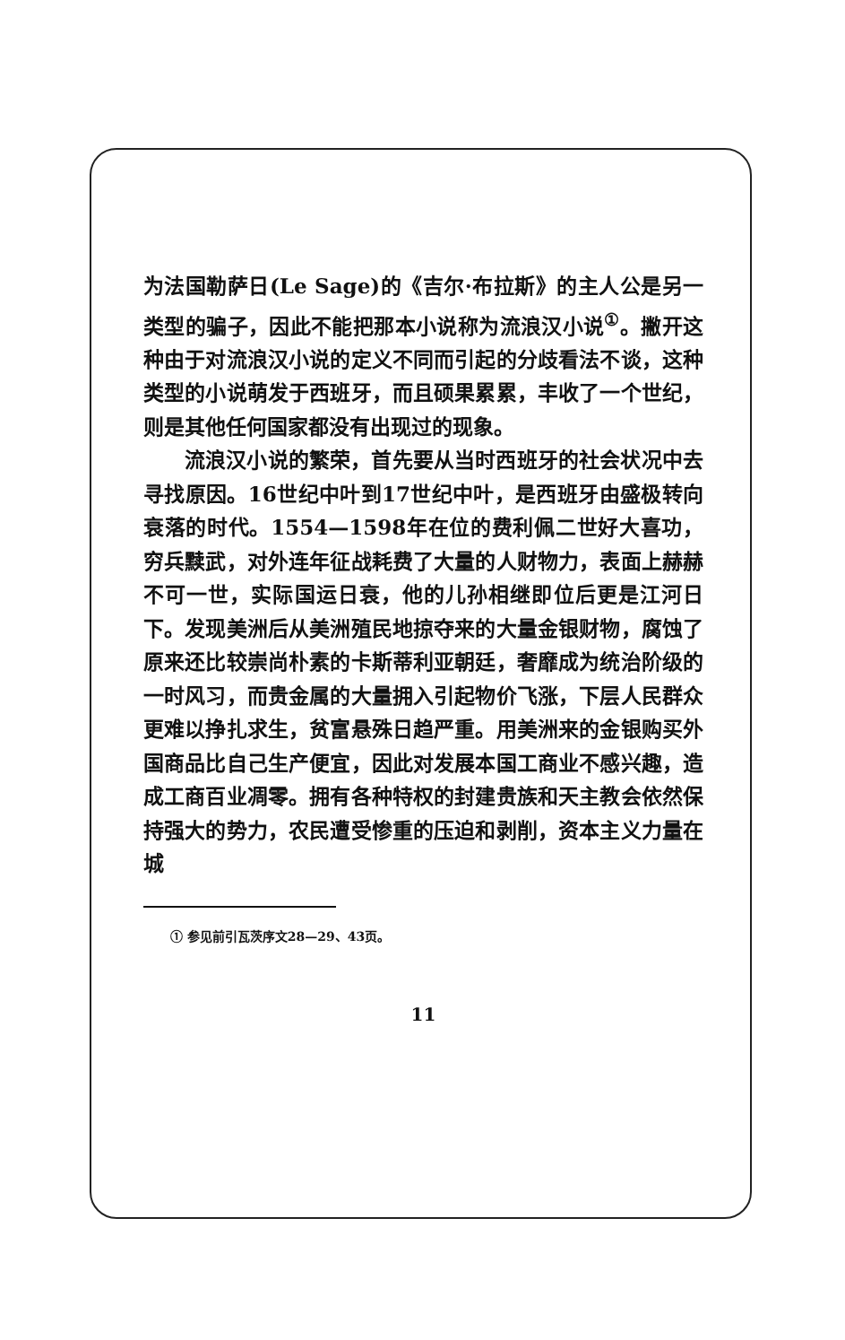为法国勒萨日(Le Sage)的《吉尔·布拉斯》的主人公是另一类型的骗子，因此不能把那本小说称为流浪汉小说<sup>①</sup>。撇开这种由于对流浪汉小说的定义不同而引起的分歧看法不谈，这种类型的小说萌发于西班牙，而且硕果累累，丰收了一个世纪，则是其他任何国家都没有出现过的现象。
流浪汉小说的繁荣，首先要从当时西班牙的社会状况中去寻找原因。16世纪中叶到17世纪中叶，是西班牙由盛极转向衰落的时代。1554—1598年在位的费利佩二世好大喜功，穷兵黩武，对外连年征战耗费了大量的人财物力，表面上赫赫不可一世，实际国运日衰，他的儿孙相继即位后更是江河日下。发现美洲后从美洲殖民地掠夺来的大量金银财物，腐蚀了原来还比较崇尚朴素的卡斯蒂利亚朝廷，奢靡成为统治阶级的一时风习，而贵金属的大量拥入引起物价飞涨，下层人民群众更难以挣扎求生，贫富悬殊日趋严重。用美洲来的金银购买外国商品比自己生产便宜，因此对发展本国工商业不感兴趣，造成工商百业凋零。拥有各种特权的封建贵族和天主教会依然保持强大的势力，农民遭受惨重的压迫和剥削，资本主义力量在城
① 参见前引瓦茨序文28—29、43页。
11